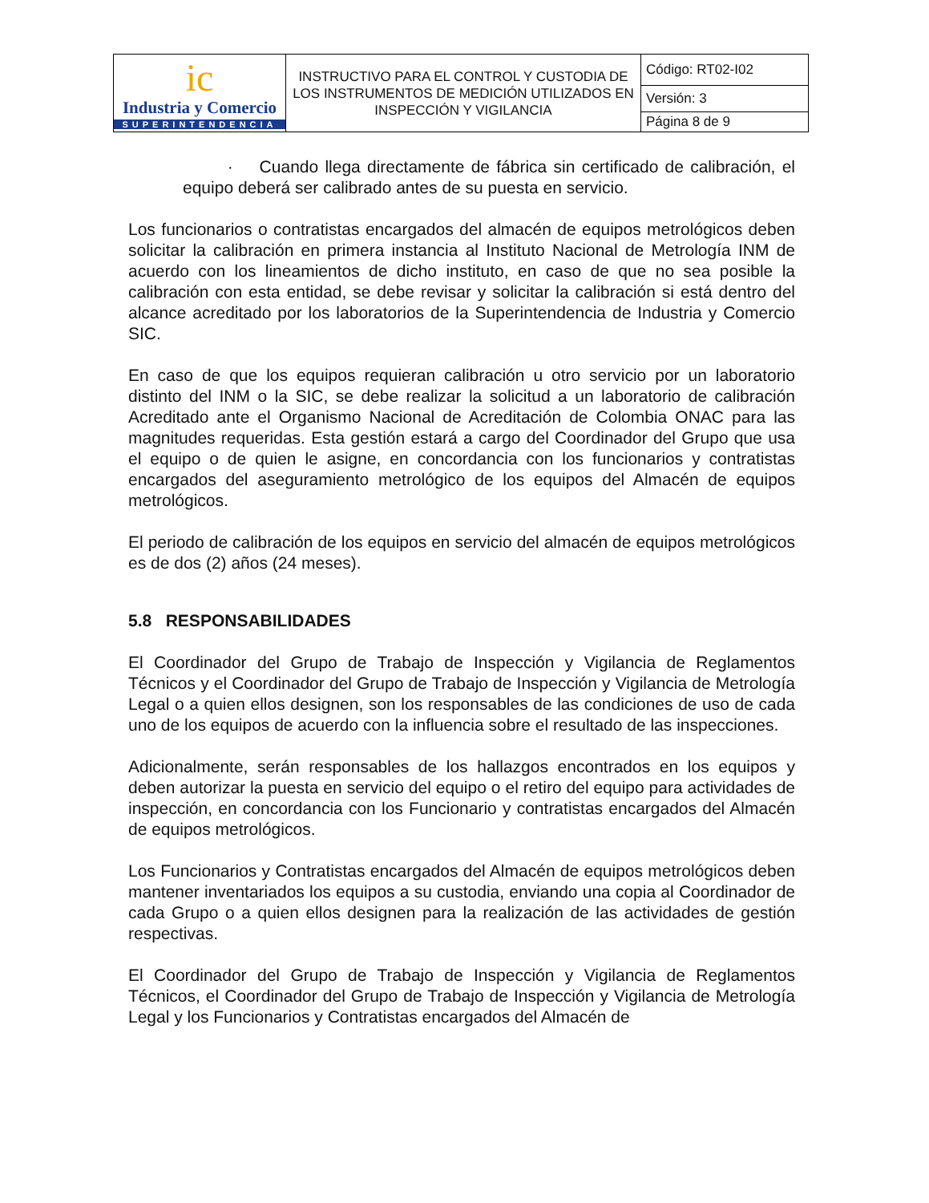| ic Industria y Comercio SUPERINTENDENCIA | INSTRUCTIVO PARA EL CONTROL Y CUSTODIA DE LOS INSTRUMENTOS DE MEDICIÓN UTILIZADOS EN INSPECCIÓN Y VIGILANCIA | Código: RT02-I02 |
| | | Versión: 3 |
| | | Página 8 de 9 |
· Cuando llega directamente de fábrica sin certificado de calibración, el equipo deberá ser calibrado antes de su puesta en servicio.
Los funcionarios o contratistas encargados del almacén de equipos metrológicos deben solicitar la calibración en primera instancia al Instituto Nacional de Metrología INM de acuerdo con los lineamientos de dicho instituto, en caso de que no sea posible la calibración con esta entidad, se debe revisar y solicitar la calibración si está dentro del alcance acreditado por los laboratorios de la Superintendencia de Industria y Comercio SIC.
En caso de que los equipos requieran calibración u otro servicio por un laboratorio distinto del INM o la SIC, se debe realizar la solicitud a un laboratorio de calibración Acreditado ante el Organismo Nacional de Acreditación de Colombia ONAC para las magnitudes requeridas. Esta gestión estará a cargo del Coordinador del Grupo que usa el equipo o de quien le asigne, en concordancia con los funcionarios y contratistas encargados del aseguramiento metrológico de los equipos del Almacén de equipos metrológicos.
El periodo de calibración de los equipos en servicio del almacén de equipos metrológicos es de dos (2) años (24 meses).
5.8 RESPONSABILIDADES
El Coordinador del Grupo de Trabajo de Inspección y Vigilancia de Reglamentos Técnicos y el Coordinador del Grupo de Trabajo de Inspección y Vigilancia de Metrología Legal o a quien ellos designen, son los responsables de las condiciones de uso de cada uno de los equipos de acuerdo con la influencia sobre el resultado de las inspecciones.
Adicionalmente, serán responsables de los hallazgos encontrados en los equipos y deben autorizar la puesta en servicio del equipo o el retiro del equipo para actividades de inspección, en concordancia con los Funcionario y contratistas encargados del Almacén de equipos metrológicos.
Los Funcionarios y Contratistas encargados del Almacén de equipos metrológicos deben mantener inventariados los equipos a su custodia, enviando una copia al Coordinador de cada Grupo o a quien ellos designen para la realización de las actividades de gestión respectivas.
El Coordinador del Grupo de Trabajo de Inspección y Vigilancia de Reglamentos Técnicos, el Coordinador del Grupo de Trabajo de Inspección y Vigilancia de Metrología Legal y los Funcionarios y Contratistas encargados del Almacén de